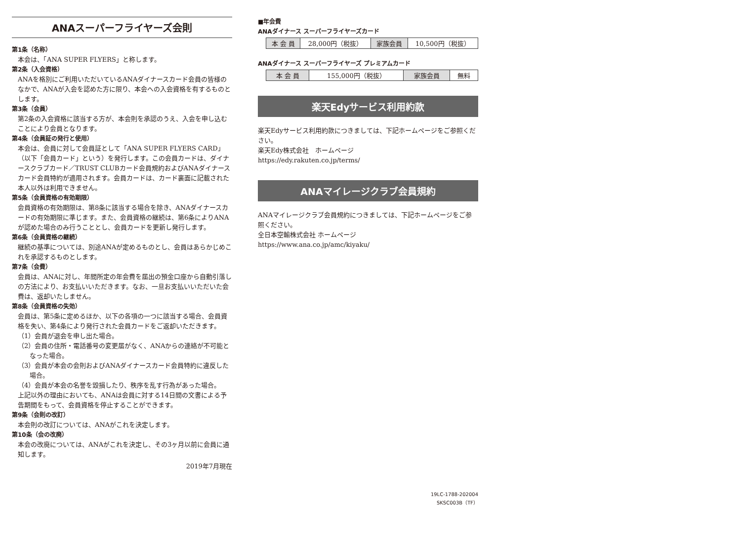ANAスーパーフライヤーズ会則
第1条（名称）
本会は、「ANA SUPER FLYERS」と称します。
第2条（入会資格）
ANAを格別にご利用いただいているANAダイナースカード会員の皆様のなかで、ANAが入会を認めた方に限り、本会への入会資格を有するものとします。
第3条（会員）
第2条の入会資格に該当する方が、本会則を承認のうえ、入会を申し込むことにより会員となります。
第4条（会員証の発行と使用）
本会は、会員に対して会員証として「ANA SUPER FLYERS CARD」（以下「会員カード」という）を発行します。この会員カードは、ダイナースクラブカード／TRUST CLUBカード会員規約およびANAダイナースカード会員特約が適用されます。会員カードは、カード裏面に記載された本人以外は利用できません。
第5条（会員資格の有効期限）
会員資格の有効期限は、第8条に該当する場合を除き、ANAダイナースカードの有効期限に準じます。また、会員資格の継続は、第6条によりANAが認めた場合のみ行うこととし、会員カードを更新し発行します。
第6条（会員資格の継続）
継続の基準については、別途ANAが定めるものとし、会員はあらかじめこれを承認するものとします。
第7条（会費）
会員は、ANAに対し、年間所定の年会費を届出の預金口座から自動引落しの方法により、お支払いいただきます。なお、一旦お支払いいただいた会費は、返却いたしません。
第8条（会員資格の失効）
会員は、第5条に定めるほか、以下の各項の一つに該当する場合、会員資格を失い、第4条により発行された会員カードをご返却いただきます。
（1）会員が退会を申し出た場合。
（2）会員の住所・電話番号の変更届がなく、ANAからの連絡が不可能となった場合。
（3）会員が本会の会則およびANAダイナースカード会員特約に違反した場合。
（4）会員が本会の名誉を毀損したり、秩序を乱す行為があった場合。
上記以外の理由においても、ANAは会員に対する14日間の文書による予告期間をもって、会員資格を停止することができます。
第9条（会則の改訂）
本会則の改訂については、ANAがこれを決定します。
第10条（会の改廃）
本会の改廃については、ANAがこれを決定し、その3ヶ月以前に会員に通知します。
2019年7月現在
■年会費
ANAダイナース スーパーフライヤーズカード
| 本 会 員 | 28,000円（税抜） | 家族会員 | 10,500円（税抜） |
ANAダイナース スーパーフライヤーズ プレミアムカード
| 本 会 員 | 155,000円（税抜） | 家族会員 | 無料 |
楽天Edyサービス利用約款
楽天Edyサービス利用約款につきましては、下記ホームページをご参照ください。
楽天Edy株式会社　ホームページ
https://edy.rakuten.co.jp/terms/
ANAマイレージクラブ会員規約
ANAマイレージクラブ会員規約につきましては、下記ホームページをご参照ください。
全日本空輸株式会社 ホームページ
https://www.ana.co.jp/amc/kiyaku/
19LC-1788-202004
SKSC003B（TF）